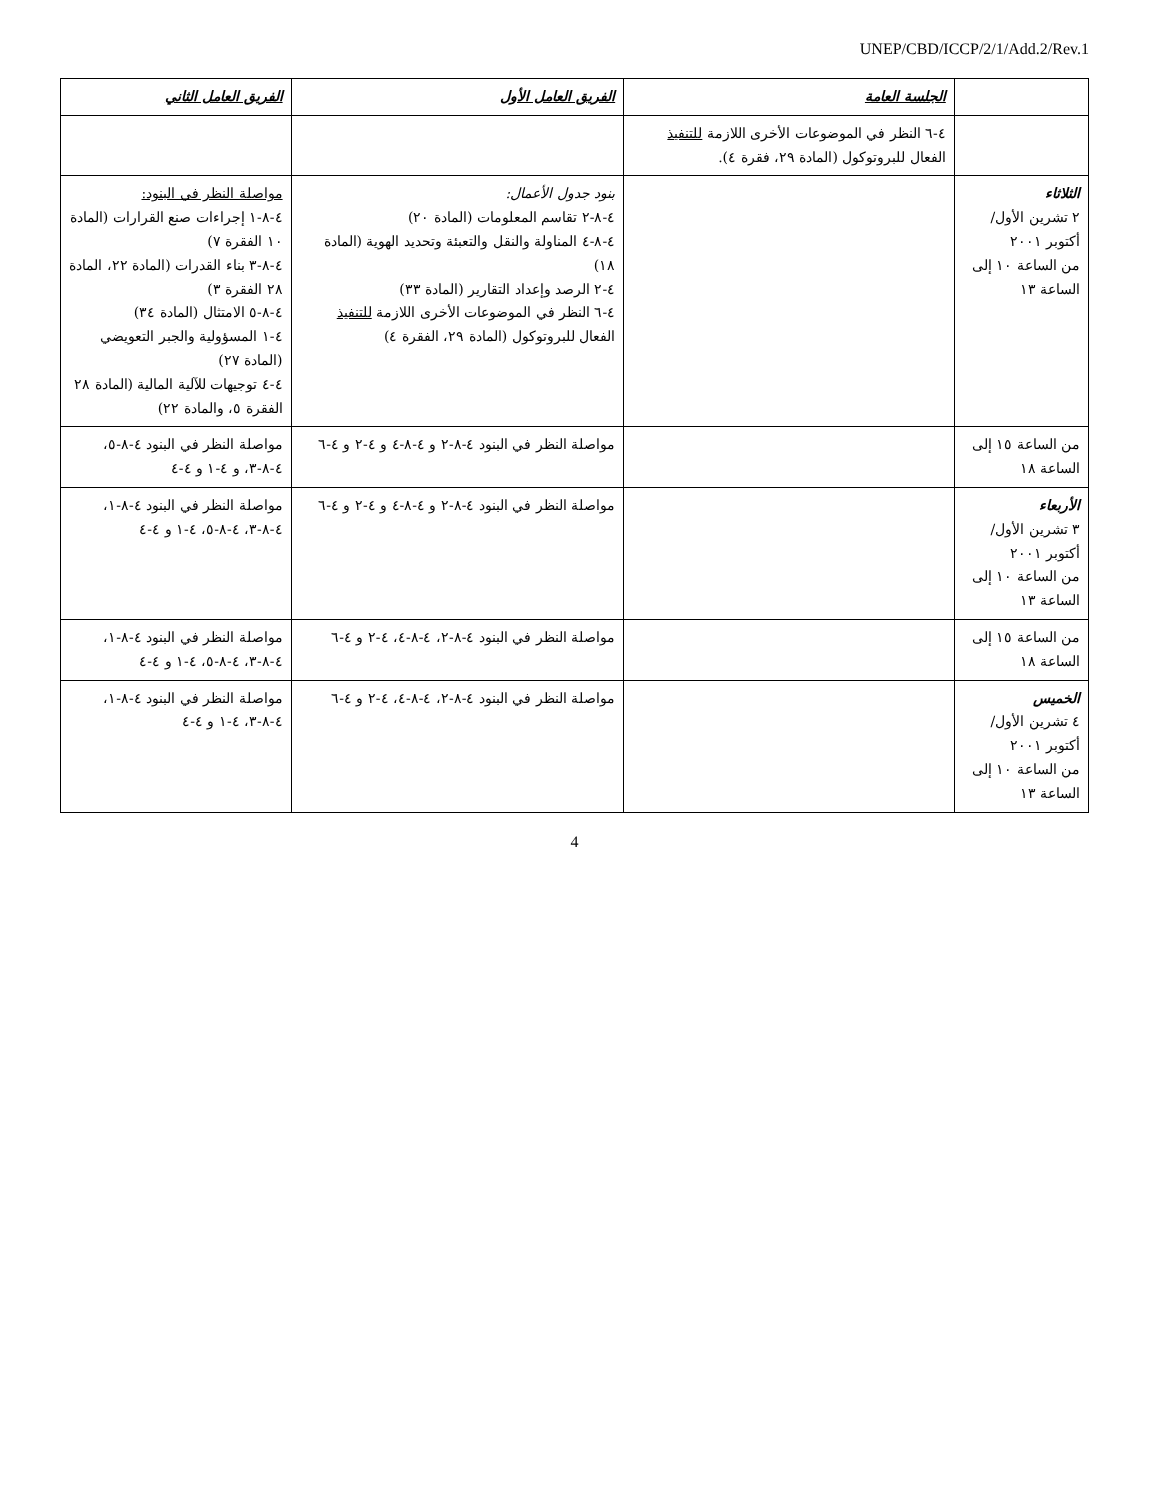UNEP/CBD/ICCP/2/1/Add.2/Rev.1
| | الجلسة العامة | الفريق العامل الأول | الفريق العامل الثاني |
| --- | --- | --- | --- |
| | ٤-٦ النظر في الموضوعات الأخرى اللازمة للتنفيذ الفعال للبروتوكول (المادة ٢٩، فقرة ٤). | | |
| الثلاثاء ٢ تشرين الأول/أكتوبر ٢٠٠١ من الساعة ١٠ إلى الساعة ١٣ | | بنود جدول الأعمال: ٤-٨-٢ تقاسم المعلومات (المادة ٢٠) ٤-٨-٤ المناولة والنقل والتعبئة وتحديد الهوية (المادة ١٨) ٤-٢ الرصد وإعداد التقارير (المادة ٣٣) ٤-٦ النظر في الموضوعات الأخرى اللازمة للتنفيذ الفعال للبروتوكول (المادة ٢٩، الفقرة ٤) | مواصلة النظر في البنود: ٤-٨-١ إجراءات صنع القرارات (المادة ١٠ الفقرة ٧) ٤-٨-٣ بناء القدرات (المادة ٢٢، المادة ٢٨ الفقرة ٣) ٤-٨-٥ الامتثال (المادة ٣٤) ٤-١ المسؤولية والجبر التعويضي (المادة ٢٧) ٤-٤ توجيهات للآلية المالية (المادة ٢٨ الفقرة ٥، والمادة ٢٢) |
| من الساعة ١٥ إلى الساعة ١٨ | | مواصلة النظر في البنود ٤-٨-٢ و ٤-٨-٤ و ٤-٢ و ٤-٦ | مواصلة النظر في البنود ٤-٨-٥، ٤-٨-٣، و ٤-١ و ٤-٤ |
| الأربعاء ٣ تشرين الأول/أكتوبر ٢٠٠١ من الساعة ١٠ إلى الساعة ١٣ | | مواصلة النظر في البنود ٤-٨-٢ و ٤-٨-٤ و ٤-٢ و ٤-٦ | مواصلة النظر في البنود ٤-٨-١، ٤-٨-٣، ٤-٨-٥، ٤-١ و ٤-٤ |
| من الساعة ١٥ إلى الساعة ١٨ | | مواصلة النظر في البنود ٤-٨-٢، ٤-٨-٤، ٤-٢ و ٤-٦ | مواصلة النظر في البنود ٤-٨-١، ٤-٨-٣، ٤-٨-٥، ٤-١ و ٤-٤ |
| الخميس ٤ تشرين الأول/أكتوبر ٢٠٠١ من الساعة ١٠ إلى الساعة ١٣ | | مواصلة النظر في البنود ٤-٨-٢، ٤-٨-٤، ٤-٢ و ٤-٦ | مواصلة النظر في البنود ٤-٨-١، ٤-٨-٣، ٤-١ و ٤-٤ |
4